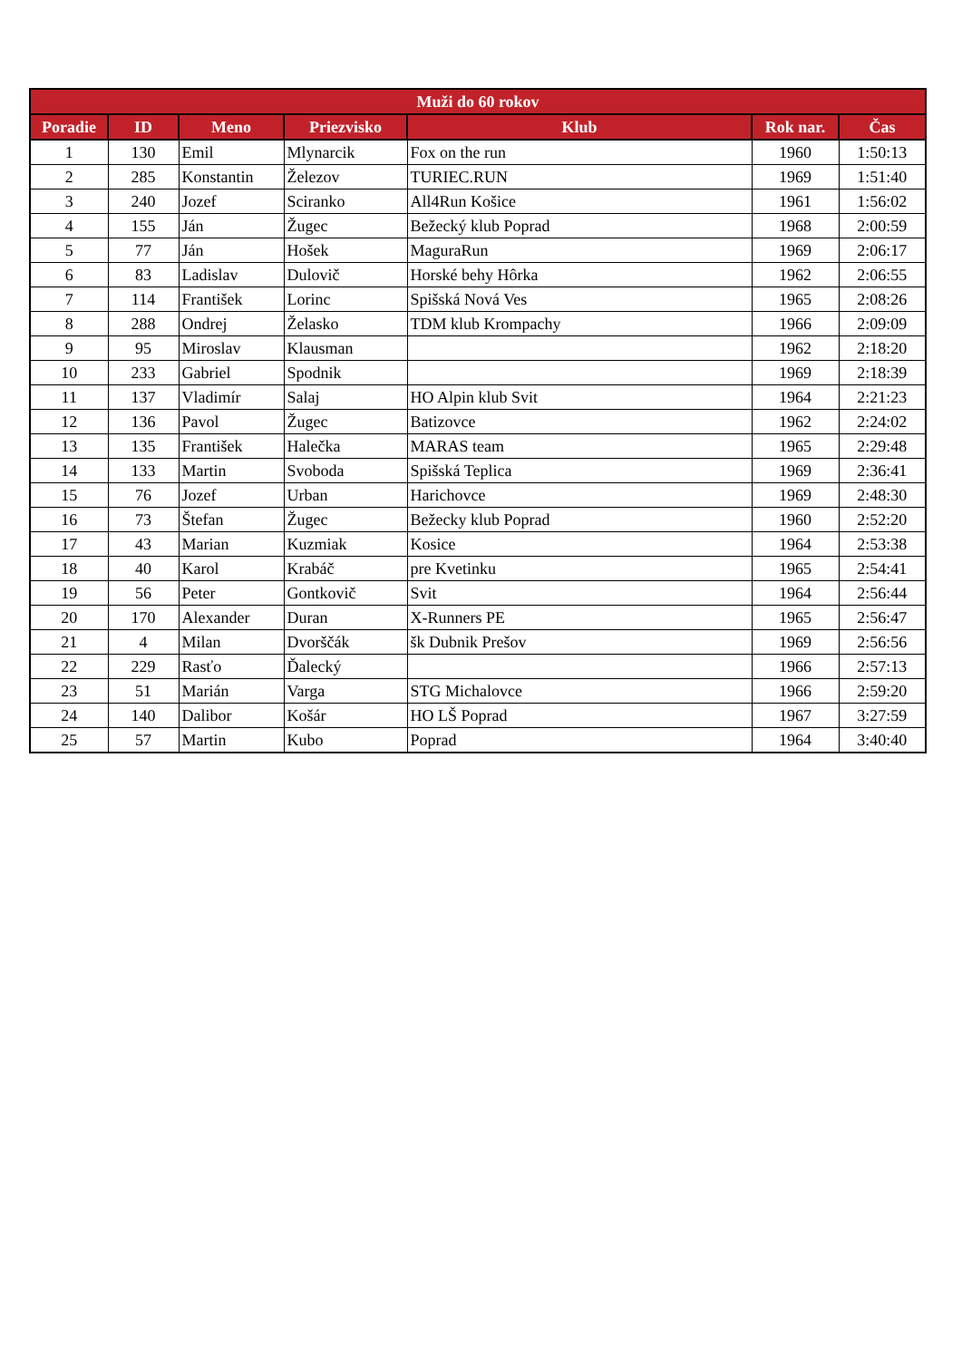| Muži do 60 rokov | | | | | | |
| --- | --- | --- | --- | --- | --- | --- |
| Poradie | ID | Meno | Priezvisko | Klub | Rok nar. | Čas |
| 1 | 130 | Emil | Mlynarcik | Fox on the run | 1960 | 1:50:13 |
| 2 | 285 | Konstantin | Železov | TURIEC.RUN | 1969 | 1:51:40 |
| 3 | 240 | Jozef | Sciranko | All4Run Košice | 1961 | 1:56:02 |
| 4 | 155 | Ján | Žugec | Bežecký klub Poprad | 1968 | 2:00:59 |
| 5 | 77 | Ján | Hošek | MaguraRun | 1969 | 2:06:17 |
| 6 | 83 | Ladislav | Dulovič | Horské behy Hôrka | 1962 | 2:06:55 |
| 7 | 114 | František | Lorinc | Spišská Nová Ves | 1965 | 2:08:26 |
| 8 | 288 | Ondrej | Želasko | TDM klub Krompachy | 1966 | 2:09:09 |
| 9 | 95 | Miroslav | Klausman | | 1962 | 2:18:20 |
| 10 | 233 | Gabriel | Spodnik | | 1969 | 2:18:39 |
| 11 | 137 | Vladimír | Salaj | HO Alpin klub Svit | 1964 | 2:21:23 |
| 12 | 136 | Pavol | Žugec | Batizovce | 1962 | 2:24:02 |
| 13 | 135 | František | Halečka | MARAS team | 1965 | 2:29:48 |
| 14 | 133 | Martin | Svoboda | Spišská Teplica | 1969 | 2:36:41 |
| 15 | 76 | Jozef | Urban | Harichovce | 1969 | 2:48:30 |
| 16 | 73 | Štefan | Žugec | Bežecky klub Poprad | 1960 | 2:52:20 |
| 17 | 43 | Marian | Kuzmiak | Kosice | 1964 | 2:53:38 |
| 18 | 40 | Karol | Krabáč | pre Kvetinku | 1965 | 2:54:41 |
| 19 | 56 | Peter | Gontkovič | Svit | 1964 | 2:56:44 |
| 20 | 170 | Alexander | Duran | X-Runners PE | 1965 | 2:56:47 |
| 21 | 4 | Milan | Dvorščák | šk Dubnik Prešov | 1969 | 2:56:56 |
| 22 | 229 | Rasťo | Ďalecký | | 1966 | 2:57:13 |
| 23 | 51 | Marián | Varga | STG Michalovce | 1966 | 2:59:20 |
| 24 | 140 | Dalibor | Košár | HO LŠ Poprad | 1967 | 3:27:59 |
| 25 | 57 | Martin | Kubo | Poprad | 1964 | 3:40:40 |